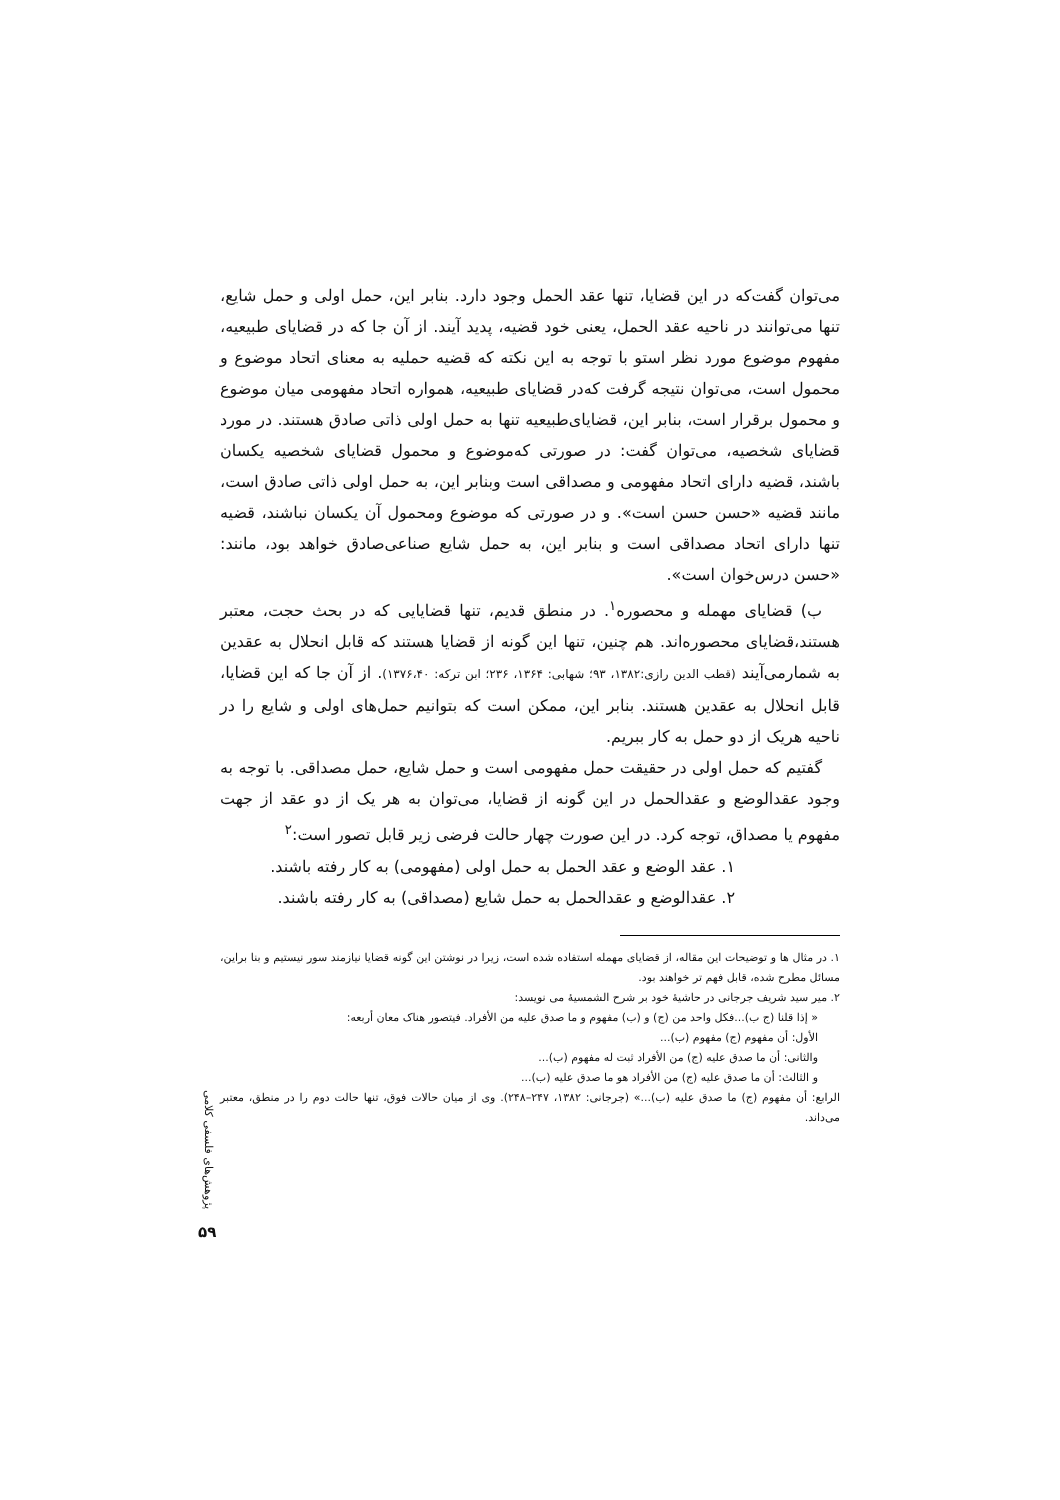می‌توان گفت‌که در این قضایا، تنها عقد الحمل وجود دارد. بنابر این، حمل اولی و حمل شایع، تنها می‌توانند در ناحیه عقد الحمل، یعنی خود قضیه، پدید آیند. از آن جا که در قضایای طبیعیه، مفهوم موضوع مورد نظر استو با توجه به این نکته که قضیه حملیه به معنای اتحاد موضوع و محمول است، می‌توان نتیجه گرفت که‌در قضایای طبیعیه، همواره اتحاد مفهومی میان موضوع و محمول برقرار است، بنابر این، قضایای‌طبیعیه تنها به حمل اولی ذاتی صادق هستند. در مورد قضایای شخصیه، می‌توان گفت: در صورتی که‌موضوع و محمول قضایای شخصیه یکسان باشند، قضیه دارای اتحاد مفهومی و مصداقی است وبنابر این، به حمل اولی ذاتی صادق است، مانند قضیه «حسن حسن است». و در صورتی که موضوع ومحمول آن یکسان نباشند، قضیه تنها دارای اتحاد مصداقی است و بنابر این، به حمل شایع صناعی‌صادق خواهد بود، مانند: «حسن درس‌خوان است».
ب) قضایای مهمله و محصوره<sup>۱</sup>. در منطق قدیم، تنها قضایایی که در بحث حجت، معتبر هستند،قضایای محصوره‌اند. هم چنین، تنها این گونه از قضایا هستند که قابل انحلال به عقدین به شمارمی‌آیند (قطب الدین رازی:۱۳۸۲، ۹۳؛ شهابی: ۱۳۶۴، ۲۳۶؛ ابن ترکه: ۱۳۷۶،۴۰). از آن جا که این قضایا، قابل انحلال به عقدین هستند. بنابر این، ممکن است که بتوانیم حمل‌های اولی و شایع را در ناحیه هریک از دو حمل به کار ببریم.
گفتیم که حمل اولی در حقیقت حمل مفهومی است و حمل شایع، حمل مصداقی. با توجه به وجود عقدالوضع و عقدالحمل در این گونه از قضایا، می‌توان به هر یک از دو عقد از جهت مفهوم یا مصداق، توجه کرد. در این صورت چهار حالت فرضی زیر قابل تصور است:<sup>۲</sup>
۱. عقد الوضع و عقد الحمل به حمل اولی (مفهومی) به کار رفته باشند.
۲. عقدالوضع و عقدالحمل به حمل شایع (مصداقی) به کار رفته باشند.
۱. در مثال ها و توضیحات این مقاله، از قضایای مهمله استفاده شده است، زیرا در نوشتن این گونه قضایا نیازمند سور نیستیم و بنا براین، مسائل مطرح شده، قابل فهم تر خواهند بود.
۲. میر سید شریف جرجانی در حاشیهٔ خود بر شرح الشمسیهٔ می نویسد:
« إذا قلنا (ج ب)...فکل واحد من (ج) و (ب) مفهوم و ما صدق علیه من الأفراد. فیتصور هناک معان أربعه:
الأول: أن مفهوم (ج) مفهوم (ب)...
والثانی: أن ما صدق علیه (ج) من الأفراد ثبت له مفهوم (ب)...
و الثالث: أن ما صدق علیه (ج) من الأفراد هو ما صدق علیه (ب)...
الرابع: أن مفهوم (ج) ما صدق علیه (ب)...» (جرجانی: ۱۳۸۲، ۲۴۷–۲۴۸). وی از میان حالات فوق، تنها حالت دوم را در منطق، معتبر می‌داند.
پژوهش‌های فلسفی کلامی
۵۹